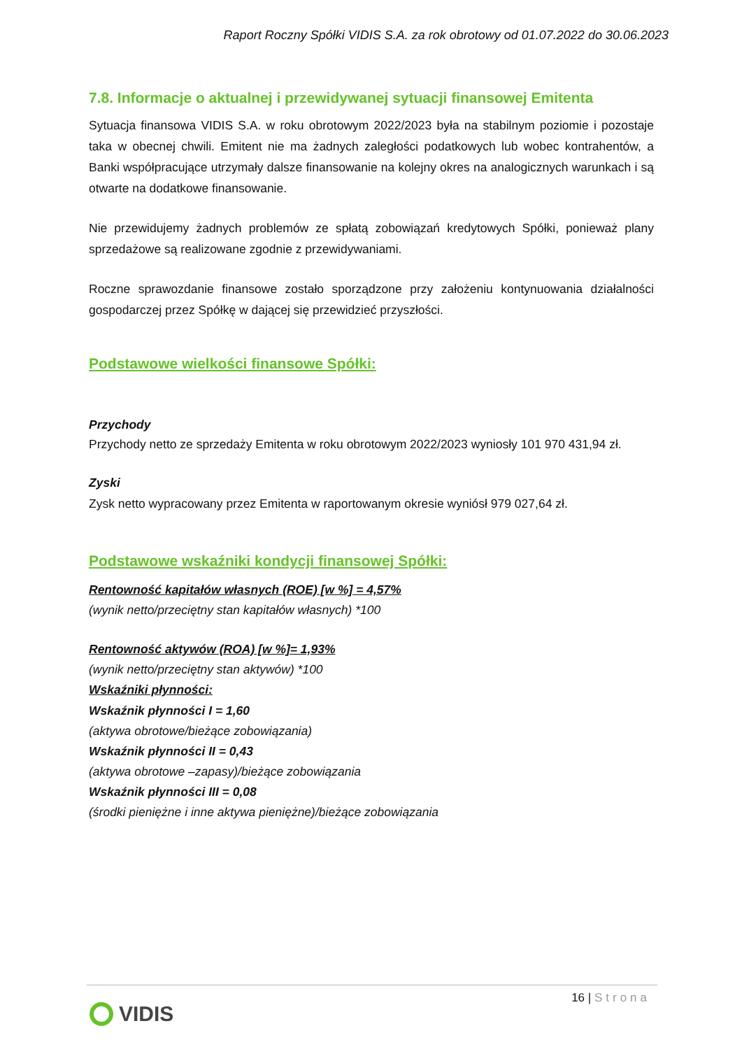Raport Roczny Spółki VIDIS S.A. za rok obrotowy od 01.07.2022 do 30.06.2023
7.8. Informacje o aktualnej i przewidywanej sytuacji finansowej Emitenta
Sytuacja finansowa VIDIS S.A. w roku obrotowym 2022/2023 była na stabilnym poziomie i pozostaje taka w obecnej chwili. Emitent nie ma żadnych zaległości podatkowych lub wobec kontrahentów, a Banki współpracujące utrzymały dalsze finansowanie na kolejny okres na analogicznych warunkach i są otwarte na dodatkowe finansowanie.
Nie przewidujemy żadnych problemów ze spłatą zobowiązań kredytowych Spółki, ponieważ plany sprzedażowe są realizowane zgodnie z przewidywaniami.
Roczne sprawozdanie finansowe zostało sporządzone przy założeniu kontynuowania działalności gospodarczej przez Spółkę w dającej się przewidzieć przyszłości.
Podstawowe wielkości finansowe Spółki:
Przychody
Przychody netto ze sprzedaży Emitenta w roku obrotowym 2022/2023 wyniosły 101 970 431,94 zł.
Zyski
Zysk netto wypracowany przez Emitenta w raportowanym okresie wyniósł 979 027,64 zł.
Podstawowe wskaźniki kondycji finansowej Spółki:
Rentowność kapitałów własnych (ROE) [w %] = 4,57%
(wynik netto/przeciętny stan kapitałów własnych) *100
Rentowność aktywów (ROA) [w %]= 1,93%
(wynik netto/przeciętny stan aktywów) *100
Wskaźniki płynności:
Wskaźnik płynności I = 1,60
(aktywa obrotowe/bieżące zobowiązania)
Wskaźnik płynności II = 0,43
(aktywa obrotowe –zapasy)/bieżące zobowiązania
Wskaźnik płynności III = 0,08
(środki pieniężne i inne aktywa pieniężne)/bieżące zobowiązania
16 | Strona
VIDIS